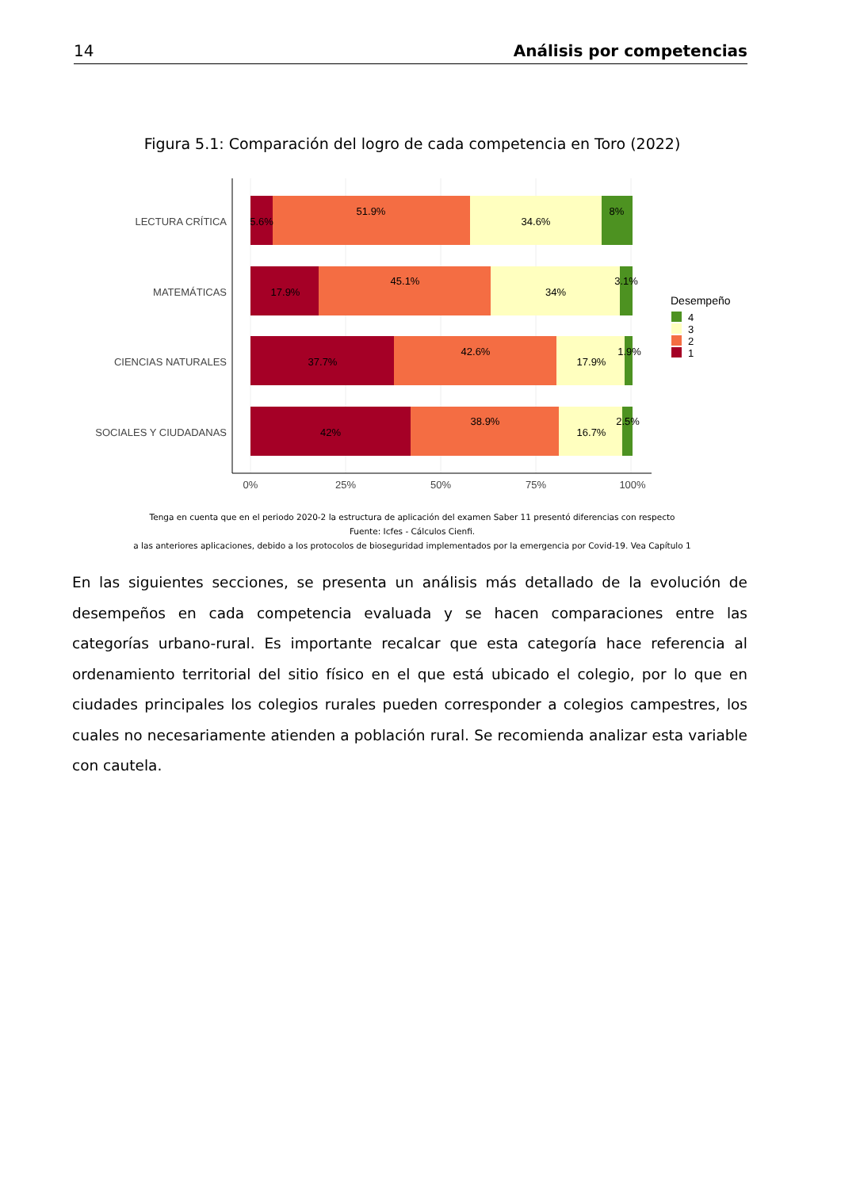14 Análisis por competencias
Figura 5.1: Comparación del logro de cada competencia en Toro (2022)
LECTURA CRÍTICA
MATEMÁTICAS
CIENCIAS NATURALES
SOCIALES Y CIUDADANAS
5.6%
51.9%
34.6%
8%
17.9%
45.1%
34%
3.1%
37.7%
42.6%
17.9%
1.9%
42%
38.9%
16.7%
2.5%
0%
25%
50%
75%
100%
Desempeño
4
3
2
1
Tenga en cuenta que en el periodo 2020-2 la estructura de aplicación del examen Saber 11 presentó diferencias con respecto
Fuente: Icfes - Cálculos Cienfi.
a las anteriores aplicaciones, debido a los protocolos de bioseguridad implementados por la emergencia por Covid-19. Vea Capítulo 1
En las siguientes secciones, se presenta un análisis más detallado de la evolución de desempeños en cada competencia evaluada y se hacen comparaciones entre las categorías urbano-rural. Es importante recalcar que esta categoría hace referencia al ordenamiento territorial del sitio físico en el que está ubicado el colegio, por lo que en ciudades principales los colegios rurales pueden corresponder a colegios campestres, los cuales no necesariamente atienden a población rural. Se recomienda analizar esta variable con cautela.